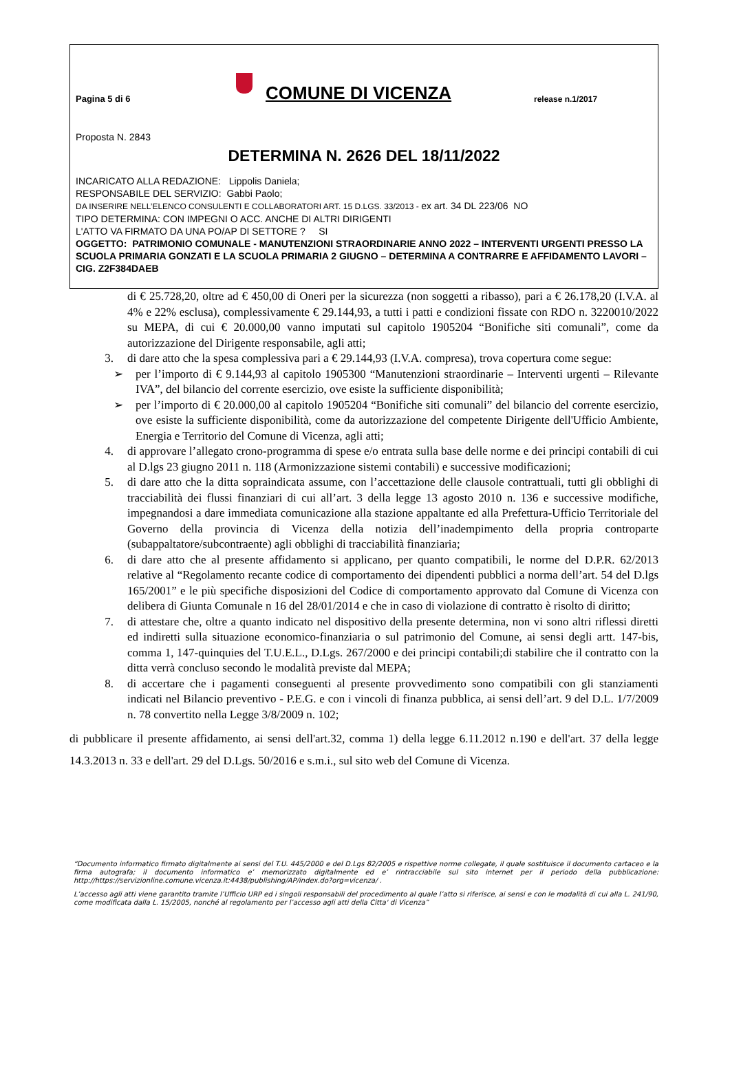Pagina 5 di 6
COMUNE DI VICENZA
release n.1/2017
Proposta N. 2843
DETERMINA N. 2626 DEL 18/11/2022
INCARICATO ALLA REDAZIONE: Lippolis Daniela;
RESPONSABILE DEL SERVIZIO: Gabbi Paolo;
DA INSERIRE NELL’ELENCO CONSULENTI E COLLABORATORI ART. 15 D.LGS. 33/2013 - ex art. 34 DL 223/06 NO
TIPO DETERMINA: CON IMPEGNI O ACC. ANCHE DI ALTRI DIRIGENTI
L'ATTO VA FIRMATO DA UNA PO/AP DI SETTORE ? SI
OGGETTO: PATRIMONIO COMUNALE - MANUTENZIONI STRAORDINARIE ANNO 2022 – INTERVENTI URGENTI PRESSO LA SCUOLA PRIMARIA GONZATI E LA SCUOLA PRIMARIA 2 GIUGNO – DETERMINA A CONTRARRE E AFFIDAMENTO LAVORI – CIG. Z2F384DAEB
di € 25.728,20, oltre ad € 450,00 di Oneri per la sicurezza (non soggetti a ribasso), pari a € 26.178,20 (I.V.A. al 4% e 22% esclusa), complessivamente € 29.144,93, a tutti i patti e condizioni fissate con RDO n. 3220010/2022 su MEPA, di cui € 20.000,00 vanno imputati sul capitolo 1905204 “Bonifiche siti comunali”, come da autorizzazione del Dirigente responsabile, agli atti;
3. di dare atto che la spesa complessiva pari a € 29.144,93 (I.V.A. compresa), trova copertura come segue:
➢ per l’importo di € 9.144,93 al capitolo 1905300 “Manutenzioni straordinarie – Interventi urgenti – Rilevante IVA”, del bilancio del corrente esercizio, ove esiste la sufficiente disponibilità;
➢ per l’importo di € 20.000,00 al capitolo 1905204 “Bonifiche siti comunali” del bilancio del corrente esercizio, ove esiste la sufficiente disponibilità, come da autorizzazione del competente Dirigente dell'Ufficio Ambiente, Energia e Territorio del Comune di Vicenza, agli atti;
4. di approvare l’allegato crono-programma di spese e/o entrata sulla base delle norme e dei principi contabili di cui al D.lgs 23 giugno 2011 n. 118 (Armonizzazione sistemi contabili) e successive modificazioni;
5. di dare atto che la ditta sopraindicata assume, con l’accettazione delle clausole contrattuali, tutti gli obblighi di tracciabilità dei flussi finanziari di cui all’art. 3 della legge 13 agosto 2010 n. 136 e successive modifiche, impegnandosi a dare immediata comunicazione alla stazione appaltante ed alla Prefettura-Ufficio Territoriale del Governo della provincia di Vicenza della notizia dell’inadempimento della propria controparte (subappaltatore/subcontraente) agli obblighi di tracciabilità finanziaria;
6. di dare atto che al presente affidamento si applicano, per quanto compatibili, le norme del D.P.R. 62/2013 relative al “Regolamento recante codice di comportamento dei dipendenti pubblici a norma dell’art. 54 del D.lgs 165/2001” e le più specifiche disposizioni del Codice di comportamento approvato dal Comune di Vicenza con delibera di Giunta Comunale n 16 del 28/01/2014 e che in caso di violazione di contratto è risolto di diritto;
7. di attestare che, oltre a quanto indicato nel dispositivo della presente determina, non vi sono altri riflessi diretti ed indiretti sulla situazione economico-finanziaria o sul patrimonio del Comune, ai sensi degli artt. 147-bis, comma 1, 147-quinquies del T.U.E.L., D.Lgs. 267/2000 e dei principi contabili;di stabilire che il contratto con la ditta verrà concluso secondo le modalità previste dal MEPA;
8. di accertare che i pagamenti conseguenti al presente provvedimento sono compatibili con gli stanziamenti indicati nel Bilancio preventivo - P.E.G. e con i vincoli di finanza pubblica, ai sensi dell’art. 9 del D.L. 1/7/2009 n. 78 convertito nella Legge 3/8/2009 n. 102;
di pubblicare il presente affidamento, ai sensi dell'art.32, comma 1) della legge 6.11.2012 n.190 e dell'art. 37 della legge 14.3.2013 n. 33 e dell'art. 29 del D.Lgs. 50/2016 e s.m.i., sul sito web del Comune di Vicenza.
“Documento informatico firmato digitalmente ai sensi del T.U. 445/2000 e del D.Lgs 82/2005 e rispettive norme collegate, il quale sostituisce il documento cartaceo e la firma autografa; il documento informatico e’ memorizzato digitalmente ed e’ rintracciabile sul sito internet per il periodo della pubblicazione: http://https://servizionline.comune.vicenza.it:4438/publishing/AP/index.do?org=vicenza/ .
L’accesso agli atti viene garantito tramite l’Ufficio URP ed i singoli responsabili del procedimento al quale l’atto si riferisce, ai sensi e con le modalità di cui alla L. 241/90, come modificata dalla L. 15/2005, nonché al regolamento per l’accesso agli atti della Citta' di Vicenza”